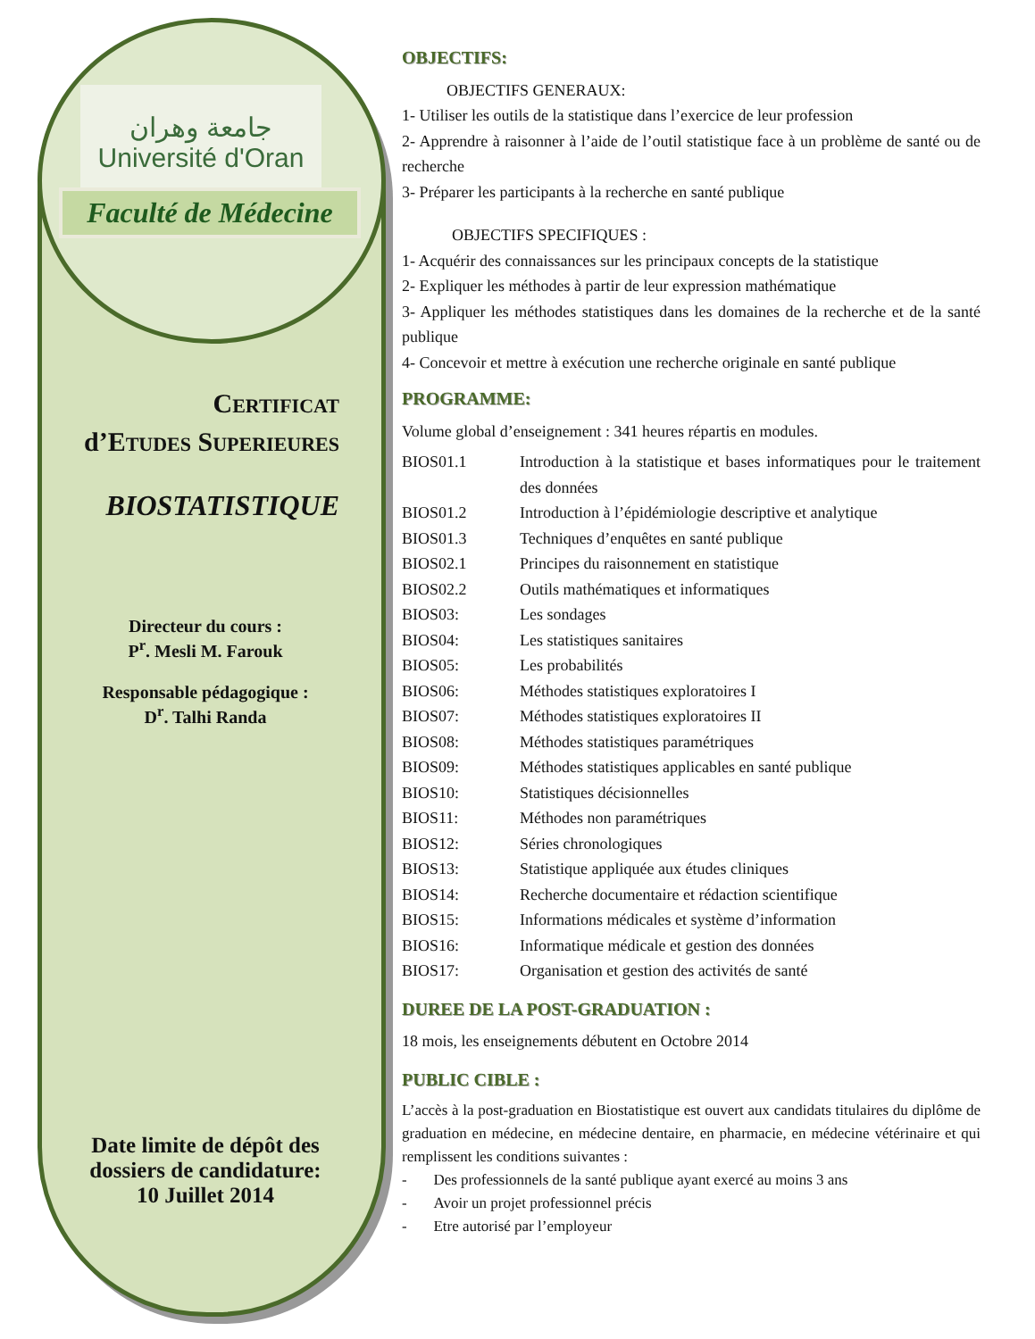جامعة وهران
Université d'Oran
Faculté de Médecine
CERTIFICAT
d’ETUDES SUPERIEURES
BIOSTATISTIQUE
Directeur du cours :
P<sup>r</sup>. Mesli M. Farouk
Responsable pédagogique :
D<sup>r</sup>. Talhi Randa
Date limite de dépôt des
dossiers de candidature:
10 Juillet 2014
OBJECTIFS:
OBJECTIFS GENERAUX:
1- Utiliser les outils de la statistique dans l’exercice de leur profession
2- Apprendre à raisonner à l’aide de l’outil statistique face à un problème de santé ou de recherche
3- Préparer les participants à la recherche en santé publique
OBJECTIFS SPECIFIQUES :
1- Acquérir des connaissances sur les principaux concepts de la statistique
2- Expliquer les méthodes à partir de leur expression mathématique
3- Appliquer les méthodes statistiques dans les domaines de la recherche et de la santé publique
4- Concevoir et mettre à exécution une recherche originale en santé publique
PROGRAMME:
Volume global d’enseignement : 341 heures répartis en modules.
| BIOS01.1 | Introduction à la statistique et bases informatiques pour le traitement des données |
| BIOS01.2 | Introduction à l’épidémiologie descriptive et analytique |
| BIOS01.3 | Techniques d’enquêtes en santé publique |
| BIOS02.1 | Principes du raisonnement en statistique |
| BIOS02.2 | Outils mathématiques et informatiques |
| BIOS03: | Les sondages |
| BIOS04: | Les statistiques sanitaires |
| BIOS05: | Les probabilités |
| BIOS06: | Méthodes statistiques exploratoires I |
| BIOS07: | Méthodes statistiques exploratoires II |
| BIOS08: | Méthodes statistiques paramétriques |
| BIOS09: | Méthodes statistiques applicables en santé publique |
| BIOS10: | Statistiques décisionnelles |
| BIOS11: | Méthodes non paramétriques |
| BIOS12: | Séries chronologiques |
| BIOS13: | Statistique appliquée aux études cliniques |
| BIOS14: | Recherche documentaire et rédaction scientifique |
| BIOS15: | Informations médicales et système d’information |
| BIOS16: | Informatique médicale et gestion des données |
| BIOS17: | Organisation et gestion des activités de santé |
DUREE DE LA POST-GRADUATION :
18 mois, les enseignements débutent en Octobre 2014
PUBLIC CIBLE :
L’accès à la post-graduation en Biostatistique est ouvert aux candidats titulaires du diplôme de graduation en médecine, en médecine dentaire, en pharmacie, en médecine vétérinaire et qui remplissent les conditions suivantes :
- Des professionnels de la santé publique ayant exercé au moins 3 ans
- Avoir un projet professionnel précis
- Etre autorisé par l’employeur